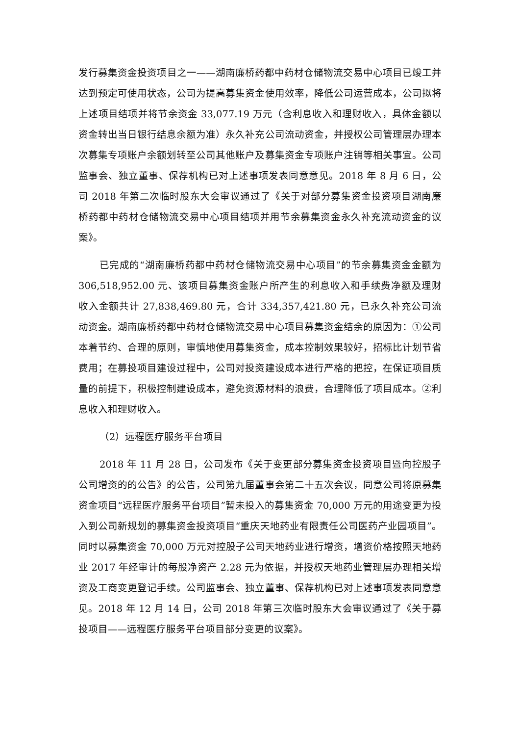发行募集资金投资项目之一——湖南廉桥药都中药材仓储物流交易中心项目已竣工并达到预定可使用状态，公司为提高募集资金使用效率，降低公司运营成本，公司拟将上述项目结项并将节余资金 33,077.19 万元（含利息收入和理财收入，具体金额以资金转出当日银行结息余额为准）永久补充公司流动资金，并授权公司管理层办理本次募集专项账户余额划转至公司其他账户及募集资金专项账户注销等相关事宜。公司监事会、独立董事、保荐机构已对上述事项发表同意意见。2018 年 8 月 6 日，公司 2018 年第二次临时股东大会审议通过了《关于对部分募集资金投资项目湖南廉桥药都中药材仓储物流交易中心项目结项并用节余募集资金永久补充流动资金的议案》。
已完成的“湖南廉桥药都中药材仓储物流交易中心项目”的节余募集资金金额为 306,518,952.00 元、该项目募集资金账户所产生的利息收入和手续费净额及理财收入金额共计 27,838,469.80 元，合计 334,357,421.80 元，已永久补充公司流动资金。湖南廉桥药都中药材仓储物流交易中心项目募集资金结余的原因为：①公司本着节约、合理的原则，审慎地使用募集资金，成本控制效果较好，招标比计划节省费用；在募投项目建设过程中，公司对投资建设成本进行严格的把控，在保证项目质量的前提下，积极控制建设成本，避免资源材料的浪费，合理降低了项目成本。②利息收入和理财收入。
（2）远程医疗服务平台项目
2018 年 11 月 28 日，公司发布《关于变更部分募集资金投资项目暨向控股子公司增资的的公告》的公告，公司第九届董事会第二十五次会议，同意公司将原募集资金项目“远程医疗服务平台项目”暂未投入的募集资金 70,000 万元的用途变更为投入到公司新规划的募集资金投资项目“重庆天地药业有限责任公司医药产业园项目”。同时以募集资金 70,000 万元对控股子公司天地药业进行增资，增资价格按照天地药业 2017 年经审计的每股净资产 2.28 元为依据，并授权天地药业管理层办理相关增资及工商变更登记手续。公司监事会、独立董事、保荐机构已对上述事项发表同意意见。2018 年 12 月 14 日，公司 2018 年第三次临时股东大会审议通过了《关于募投项目——远程医疗服务平台项目部分变更的议案》。